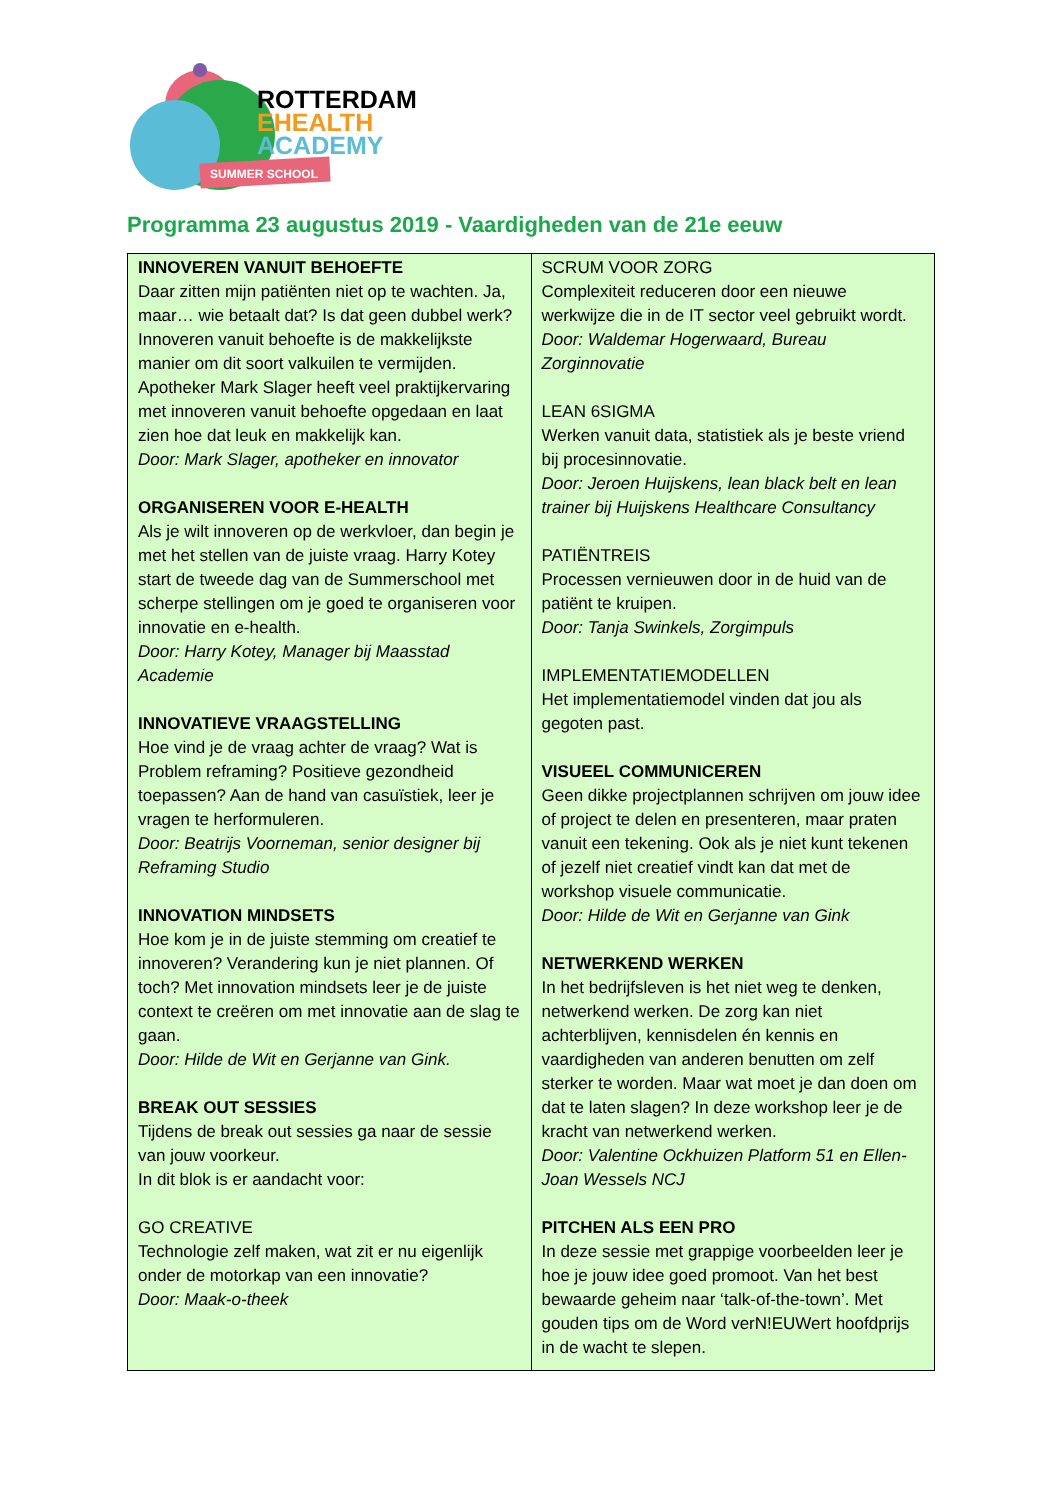SUMMER SCHOOL
ROTTERDAM
EHEALTH
ACADEMY
Programma 23 augustus 2019 - Vaardigheden van de 21e eeuw
| INNOVEREN VANUIT BEHOEFTE Daar zitten mijn patiënten niet op te wachten. Ja, maar… wie betaalt dat? Is dat geen dubbel werk? Innoveren vanuit behoefte is de makkelijkste manier om dit soort valkuilen te vermijden. Apotheker Mark Slager heeft veel praktijkervaring met innoveren vanuit behoefte opgedaan en laat zien hoe dat leuk en makkelijk kan. Door: Mark Slager, apotheker en innovator ORGANISEREN VOOR E-HEALTH Als je wilt innoveren op de werkvloer, dan begin je met het stellen van de juiste vraag. Harry Kotey start de tweede dag van de Summerschool met scherpe stellingen om je goed te organiseren voor innovatie en e-health. Door: Harry Kotey, Manager bij Maasstad Academie INNOVATIEVE VRAAGSTELLING Hoe vind je de vraag achter de vraag? Wat is Problem reframing? Positieve gezondheid toepassen? Aan de hand van casuïstiek, leer je vragen te herformuleren. Door: Beatrijs Voorneman, senior designer bij Reframing Studio INNOVATION MINDSETS Hoe kom je in de juiste stemming om creatief te innoveren? Verandering kun je niet plannen. Of toch? Met innovation mindsets leer je de juiste context te creëren om met innovatie aan de slag te gaan. Door: Hilde de Wit en Gerjanne van Gink. BREAK OUT SESSIES Tijdens de break out sessies ga naar de sessie van jouw voorkeur. In dit blok is er aandacht voor: GO CREATIVE Technologie zelf maken, wat zit er nu eigenlijk onder de motorkap van een innovatie? Door: Maak-o-theek | SCRUM VOOR ZORG Complexiteit reduceren door een nieuwe werkwijze die in de IT sector veel gebruikt wordt. Door: Waldemar Hogerwaard, Bureau Zorginnovatie LEAN 6SIGMA Werken vanuit data, statistiek als je beste vriend bij procesinnovatie. Door: Jeroen Huijskens, lean black belt en lean trainer bij Huijskens Healthcare Consultancy PATIËNTREIS Processen vernieuwen door in de huid van de patiënt te kruipen. Door: Tanja Swinkels, Zorgimpuls IMPLEMENTATIEMODELLEN Het implementatiemodel vinden dat jou als gegoten past. VISUEEL COMMUNICEREN Geen dikke projectplannen schrijven om jouw idee of project te delen en presenteren, maar praten vanuit een tekening. Ook als je niet kunt tekenen of jezelf niet creatief vindt kan dat met de workshop visuele communicatie. Door: Hilde de Wit en Gerjanne van Gink NETWERKEND WERKEN In het bedrijfsleven is het niet weg te denken, netwerkend werken. De zorg kan niet achterblijven, kennisdelen én kennis en vaardigheden van anderen benutten om zelf sterker te worden. Maar wat moet je dan doen om dat te laten slagen? In deze workshop leer je de kracht van netwerkend werken. Door: Valentine Ockhuizen Platform 51 en Ellen-Joan Wessels NCJ PITCHEN ALS EEN PRO In deze sessie met grappige voorbeelden leer je hoe je jouw idee goed promoot. Van het best bewaarde geheim naar ‘talk-of-the-town’. Met gouden tips om de Word verN!EUWert hoofdprijs in de wacht te slepen. |